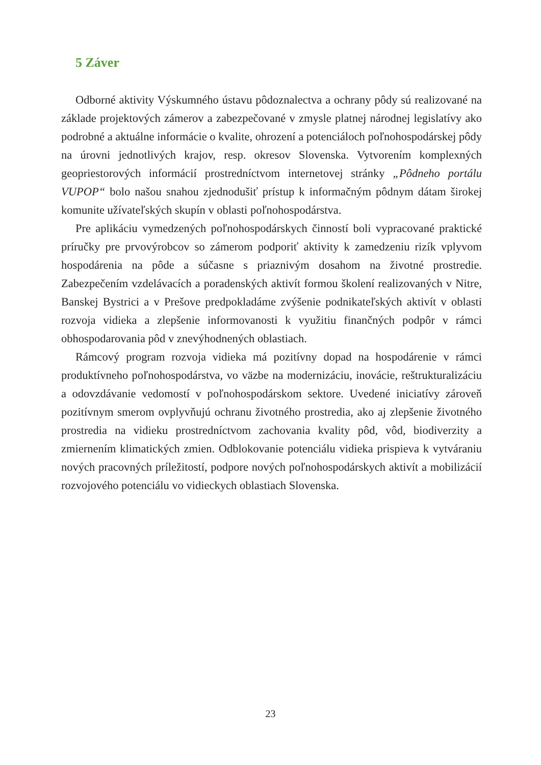5 Záver
Odborné aktivity Výskumného ústavu pôdoznalectva a ochrany pôdy sú realizované na základe projektových zámerov a zabezpečované v zmysle platnej národnej legislatívy ako podrobné a aktuálne informácie o kvalite, ohrození a potenciáloch poľnohospodárskej pôdy na úrovni jednotlivých krajov, resp. okresov Slovenska. Vytvorením komplexných geopriestorových informácií prostredníctvom internetovej stránky „Pôdneho portálu VUPOP“ bolo našou snahou zjednodušiť prístup k informačným pôdnym dátam širokej komunite užívateľských skupín v oblasti poľnohospodárstva.
Pre aplikáciu vymedzených poľnohospodárskych činností boli vypracované praktické príručky pre prvovýrobcov so zámerom podporiť aktivity k zamedzeniu rizík vplyvom hospodárenia na pôde a súčasne s priaznivým dosahom na životné prostredie. Zabezpečením vzdelávacích a poradenských aktivít formou školení realizovaných v Nitre, Banskej Bystrici a v Prešove predpokladáme zvýšenie podnikateľských aktivít v oblasti rozvoja vidieka a zlepšenie informovanosti k využitiu finančných podpôr v rámci obhospodarovania pôd v znevýhodnených oblastiach.
Rámcový program rozvoja vidieka má pozitívny dopad na hospodárenie v rámci produktívneho poľnohospodárstva, vo väzbe na modernizáciu, inovácie, reštrukturalizáciu a odovzdávanie vedomostí v poľnohospodárskom sektore. Uvedené iniciatívy zároveň pozitívnym smerom ovplyvňujú ochranu životného prostredia, ako aj zlepšenie životného prostredia na vidieku prostredníctvom zachovania kvality pôd, vôd, biodiverzity a zmiernením klimatických zmien. Odblokovanie potenciálu vidieka prispieva k vytváraniu nových pracovných príležitostí, podpore nových poľnohospodárskych aktivít a mobilizácií rozvojového potenciálu vo vidieckych oblastiach Slovenska.
23